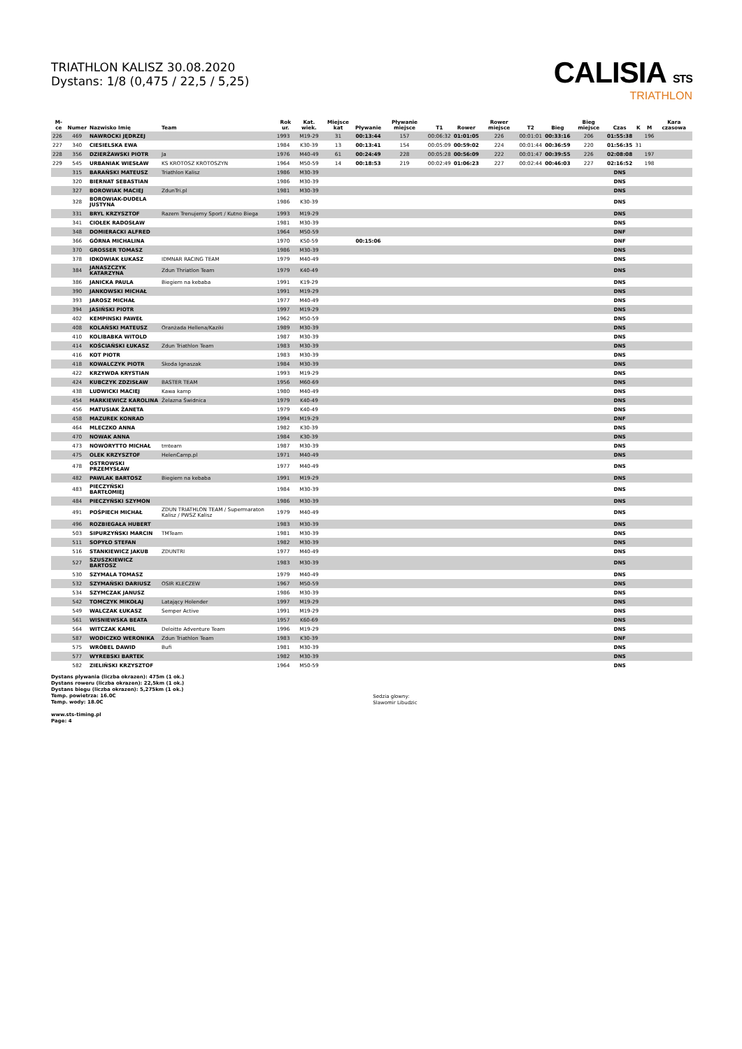TRIATHLON KALISZ 30.08.2020
Dystans: 1/8 (0,475 / 22,5 / 5,25)
CALISIA STS
TRIATHLON
| M-ce | Numer | Nazwisko Imię | Team | Rok ur. | Kat. wiek. | Miejsce kat | Pływanie | Pływanie miejsce | T1 | Rower | Rower miejsce | T2 | Bieg | Bieg miejsce | Czas | K | M | Kara czasowa |
| --- | --- | --- | --- | --- | --- | --- | --- | --- | --- | --- | --- | --- | --- | --- | --- | --- | --- | --- |
| 226 | 469 | NAWROCKI JĘDRZEJ | | 1993 | M19-29 | 31 | 00:13:44 | 157 | 00:06:32 | 01:01:05 | 226 | 00:01:01 | 00:33:16 | 206 | 01:55:38 | | 196 | |
| 227 | 340 | CIESIELSKA EWA | | 1984 | K30-39 | 13 | 00:13:41 | 154 | 00:05:09 | 00:59:02 | 224 | 00:01:44 | 00:36:59 | 220 | 01:56:35 | 31 | | |
| 228 | 356 | DZIERŻAWSKI PIOTR | Ja | 1976 | M40-49 | 61 | 00:24:49 | 228 | 00:05:28 | 00:56:09 | 222 | 00:01:47 | 00:39:55 | 226 | 02:08:08 | | 197 | |
| 229 | 545 | URBANIAK WIESŁAW | KS KROTOSZ KROTOSZYN | 1964 | M50-59 | 14 | 00:18:53 | 219 | 00:02:49 | 01:06:23 | 227 | 00:02:44 | 00:46:03 | 227 | 02:16:52 | | 198 | |
| | 315 | BARAŃSKI MATEUSZ | Triathlon Kalisz | 1986 | M30-39 | | | | | | | | | | DNS | | | |
| | 320 | BIERNAT SEBASTIAN | | 1986 | M30-39 | | | | | | | | | | DNS | | | |
| | 327 | BOROWIAK MACIEJ | ZdunTri.pl | 1981 | M30-39 | | | | | | | | | | DNS | | | |
| | 328 | BOROWIAK-DUDELA JUSTYNA | | 1986 | K30-39 | | | | | | | | | | DNS | | | |
| | 331 | BRYL KRZYSZTOF | Razem Trenujemy Sport / Kutno Biega | 1993 | M19-29 | | | | | | | | | | DNS | | | |
| | 341 | CIOŁEK RADOSŁAW | | 1981 | M30-39 | | | | | | | | | | DNS | | | |
| | 348 | DOMIERACKI ALFRED | | 1964 | M50-59 | | | | | | | | | | DNF | | | |
| | 366 | GÓRNA MICHALINA | | 1970 | K50-59 | | 00:15:06 | | | | | | | | DNF | | | |
| | 370 | GROSSER TOMASZ | | 1986 | M30-39 | | | | | | | | | | DNS | | | |
| | 378 | IDKOWIAK ŁUKASZ | IDMNAR RACING TEAM | 1979 | M40-49 | | | | | | | | | | DNS | | | |
| | 384 | JANASZCZYK KATARZYNA | Zdun Thriatlon Team | 1979 | K40-49 | | | | | | | | | | DNS | | | |
| | 386 | JANICKA PAULA | Biegiem na kebaba | 1991 | K19-29 | | | | | | | | | | DNS | | | |
| | 390 | JANKOWSKI MICHAŁ | | 1991 | M19-29 | | | | | | | | | | DNS | | | |
| | 393 | JAROSZ MICHAŁ | | 1977 | M40-49 | | | | | | | | | | DNS | | | |
| | 394 | JASIŃSKI PIOTR | | 1997 | M19-29 | | | | | | | | | | DNS | | | |
| | 402 | KEMPINSKI PAWEŁ | | 1962 | M50-59 | | | | | | | | | | DNS | | | |
| | 408 | KOLAŃSKI MATEUSZ | Oranżada Hellena/Kaziki | 1989 | M30-39 | | | | | | | | | | DNS | | | |
| | 410 | KOLIBABKA WITOLD | | 1987 | M30-39 | | | | | | | | | | DNS | | | |
| | 414 | KOŚCIAŃSKI ŁUKASZ | Zdun Triathlon Team | 1983 | M30-39 | | | | | | | | | | DNS | | | |
| | 416 | KOT PIOTR | | 1983 | M30-39 | | | | | | | | | | DNS | | | |
| | 418 | KOWALCZYK PIOTR | Skoda Ignaszak | 1984 | M30-39 | | | | | | | | | | DNS | | | |
| | 422 | KRZYWDA KRYSTIAN | | 1993 | M19-29 | | | | | | | | | | DNS | | | |
| | 424 | KUBCZYK ZDZISŁAW | BASTER TEAM | 1956 | M60-69 | | | | | | | | | | DNS | | | |
| | 438 | LUDWICKI MACIEJ | Kawa kamp | 1980 | M40-49 | | | | | | | | | | DNS | | | |
| | 454 | MARKIEWICZ KAROLINA | Żelazna Świdnica | 1979 | K40-49 | | | | | | | | | | DNS | | | |
| | 456 | MATUSIAK ŻANETA | | 1979 | K40-49 | | | | | | | | | | DNS | | | |
| | 458 | MAZUREK KONRAD | | 1994 | M19-29 | | | | | | | | | | DNF | | | |
| | 464 | MLECZKO ANNA | | 1982 | K30-39 | | | | | | | | | | DNS | | | |
| | 470 | NOWAK ANNA | | 1984 | K30-39 | | | | | | | | | | DNS | | | |
| | 473 | NOWORYTTO MICHAŁ | tmteam | 1987 | M30-39 | | | | | | | | | | DNS | | | |
| | 475 | OLEK KRZYSZTOF | HelenCamp.pl | 1971 | M40-49 | | | | | | | | | | DNS | | | |
| | 478 | OSTROWSKI PRZEMYSŁAW | | 1977 | M40-49 | | | | | | | | | | DNS | | | |
| | 482 | PAWLAK BARTOSZ | Biegiem na kebaba | 1991 | M19-29 | | | | | | | | | | DNS | | | |
| | 483 | PIECZYŃSKI BARTŁOMIEJ | | 1984 | M30-39 | | | | | | | | | | DNS | | | |
| | 484 | PIECZYŃSKI SZYMON | | 1986 | M30-39 | | | | | | | | | | DNS | | | |
| | 491 | POŚPIECH MICHAŁ | ZDUN TRIATHLON TEAM / Supermaraton Kalisz / PWSZ Kalisz | 1979 | M40-49 | | | | | | | | | | DNS | | | |
| | 496 | ROZBIEGAŁA HUBERT | | 1983 | M30-39 | | | | | | | | | | DNS | | | |
| | 503 | SIPURZYŃSKI MARCIN | TMTeam | 1981 | M30-39 | | | | | | | | | | DNS | | | |
| | 511 | SOPYŁO STEFAN | | 1982 | M30-39 | | | | | | | | | | DNS | | | |
| | 516 | STANKIEWICZ JAKUB | ZDUNTRI | 1977 | M40-49 | | | | | | | | | | DNS | | | |
| | 527 | SZUSZKIEWICZ BARTOSZ | | 1983 | M30-39 | | | | | | | | | | DNS | | | |
| | 530 | SZYMALA TOMASZ | | 1979 | M40-49 | | | | | | | | | | DNS | | | |
| | 532 | SZYMAŃSKI DARIUSZ | OSIR KLECZEW | 1967 | M50-59 | | | | | | | | | | DNS | | | |
| | 534 | SZYMCZAK JANUSZ | | 1986 | M30-39 | | | | | | | | | | DNS | | | |
| | 542 | TOMCZYK MIKOŁAJ | Latający Holender | 1997 | M19-29 | | | | | | | | | | DNS | | | |
| | 549 | WALCZAK ŁUKASZ | Semper Active | 1991 | M19-29 | | | | | | | | | | DNS | | | |
| | 561 | WISNIEWSKA BEATA | | 1957 | K60-69 | | | | | | | | | | DNS | | | |
| | 564 | WITCZAK KAMIL | Deloitte Adventure Team | 1996 | M19-29 | | | | | | | | | | DNS | | | |
| | 587 | WODICZKO WERONIKA | Zdun Triathlon Team | 1983 | K30-39 | | | | | | | | | | DNF | | | |
| | 575 | WRÓBEL DAWID | Bufi | 1981 | M30-39 | | | | | | | | | | DNS | | | |
| | 577 | WYREBSKI BARTEK | | 1982 | M30-39 | | | | | | | | | | DNS | | | |
| | 582 | ZIELIŃSKI KRZYSZTOF | | 1964 | M50-59 | | | | | | | | | | DNS | | | |
Dystans plywania (liczba okrazen): 475m (1 ok.)
Dystans roweru (liczba okrazen): 22,5km (1 ok.)
Dystans biegu (liczba okrazen): 5,275km (1 ok.)
Temp. powietrza: 16.0C
Temp. wody: 18.0C
www.sts-timing.pl
Page: 4
Sedzia glowny:
Slawomir Libudzic